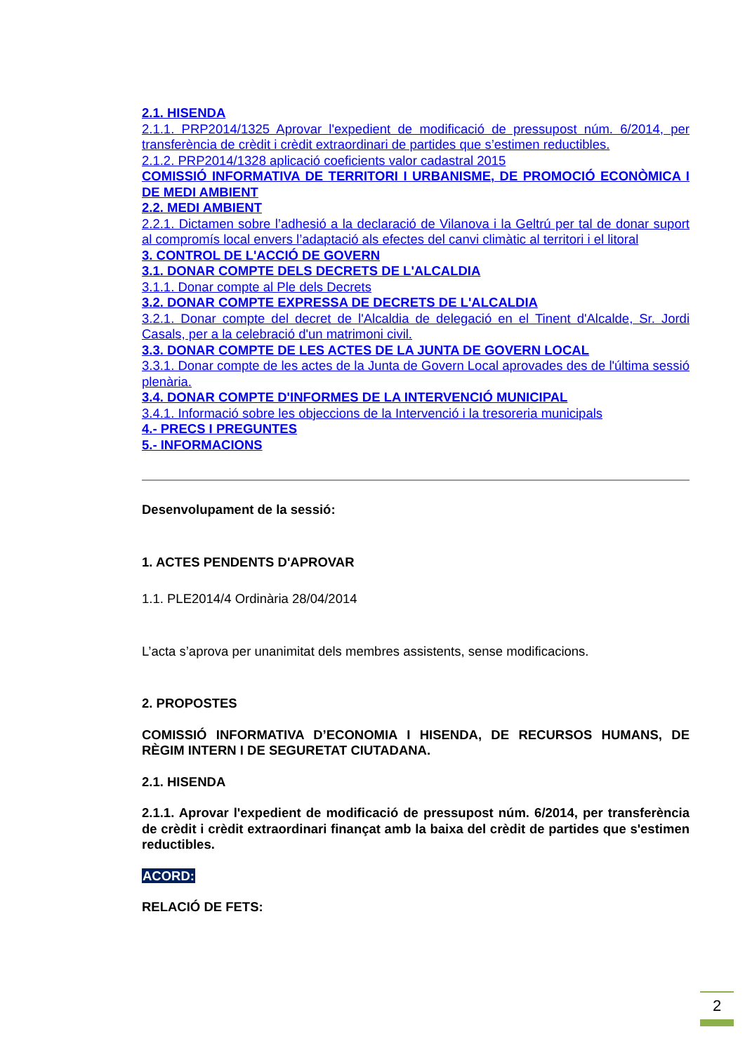2.1. HISENDA
2.1.1. PRP2014/1325 Aprovar l'expedient de modificació de pressupost núm. 6/2014, per transferència de crèdit i crèdit extraordinari de partides que s’estimen reductibles.
2.1.2. PRP2014/1328 aplicació coeficients valor cadastral 2015
COMISSIÓ INFORMATIVA DE TERRITORI I URBANISME, DE PROMOCIÓ ECONÒMICA I DE MEDI AMBIENT
2.2. MEDI AMBIENT
2.2.1. Dictamen sobre l’adhesió a la declaració de Vilanova i la Geltrú per tal de donar suport al compromís local envers l’adaptació als efectes del canvi climàtic al territori i el litoral
3. CONTROL DE L'ACCIÓ DE GOVERN
3.1. DONAR COMPTE DELS DECRETS DE L'ALCALDIA
3.1.1. Donar compte al Ple dels Decrets
3.2. DONAR COMPTE EXPRESSA DE DECRETS DE L'ALCALDIA
3.2.1. Donar compte del decret de l'Alcaldia de delegació en el Tinent d'Alcalde, Sr. Jordi Casals, per a la celebració d'un matrimoni civil.
3.3. DONAR COMPTE DE LES ACTES DE LA JUNTA DE GOVERN LOCAL
3.3.1. Donar compte de les actes de la Junta de Govern Local aprovades des de l'última sessió plenària.
3.4. DONAR COMPTE D'INFORMES DE LA INTERVENCIÓ MUNICIPAL
3.4.1. Informació sobre les objeccions de la Intervenció i la tresoreria municipals
4.- PRECS I PREGUNTES
5.- INFORMACIONS
Desenvolupament de la sessió:
1. ACTES PENDENTS D'APROVAR
1.1. PLE2014/4 Ordinària 28/04/2014
L’acta s’aprova per unanimitat dels membres assistents, sense modificacions.
2. PROPOSTES
COMISSIÓ INFORMATIVA D’ECONOMIA I HISENDA, DE RECURSOS HUMANS, DE RÈGIM INTERN I DE SEGURETAT CIUTADANA.
2.1. HISENDA
2.1.1. Aprovar l'expedient de modificació de pressupost núm. 6/2014, per transferència de crèdit i crèdit extraordinari finançat amb la baixa del crèdit de partides que s'estimen reductibles.
ACORD:
RELACIÓ DE FETS:
2